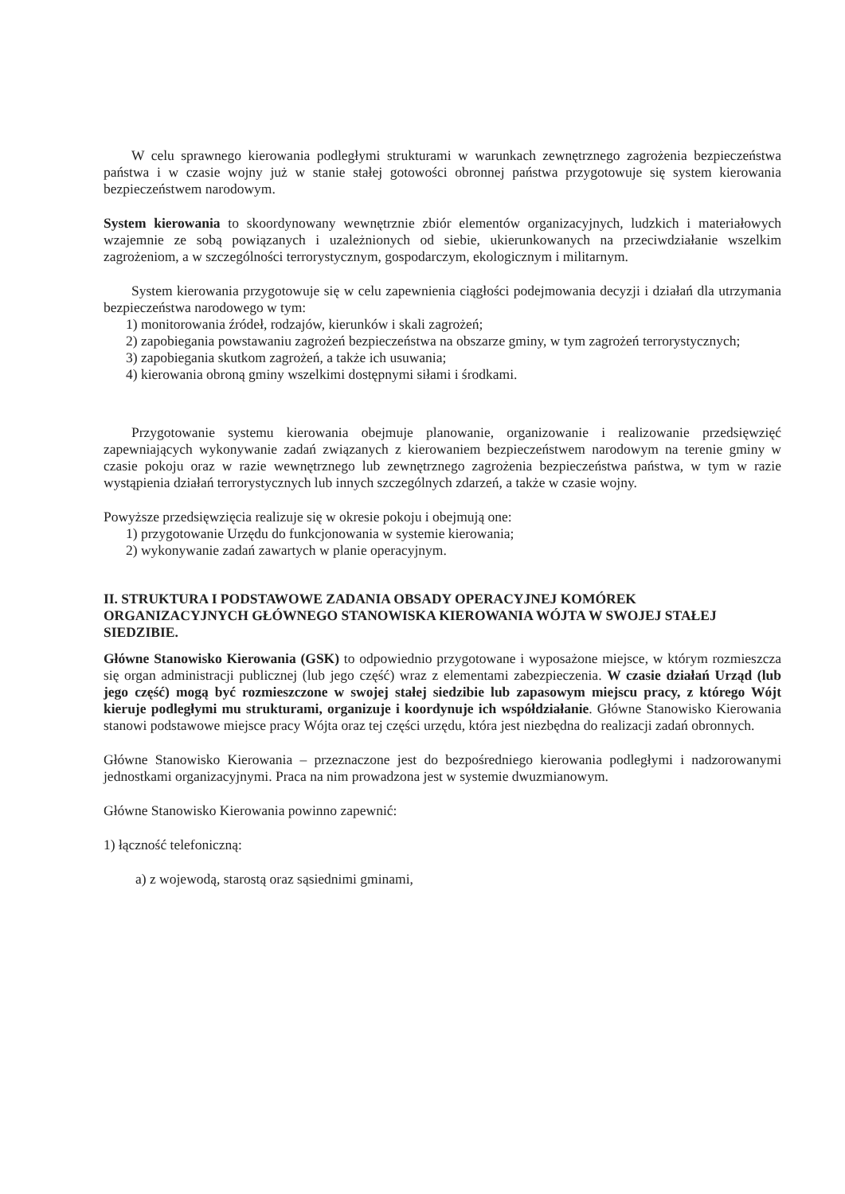W celu sprawnego kierowania podległymi strukturami w warunkach zewnętrznego zagrożenia bezpieczeństwa państwa i w czasie wojny już w stanie stałej gotowości obronnej państwa przygotowuje się system kierowania bezpieczeństwem narodowym.
System kierowania to skoordynowany wewnętrznie zbiór elementów organizacyjnych, ludzkich i materiałowych wzajemnie ze sobą powiązanych i uzależnionych od siebie, ukierunkowanych na przeciwdziałanie wszelkim zagrożeniom, a w szczególności terrorystycznym, gospodarczym, ekologicznym i militarnym.
System kierowania przygotowuje się w celu zapewnienia ciągłości podejmowania decyzji i działań dla utrzymania bezpieczeństwa narodowego w tym:
1) monitorowania źródeł, rodzajów, kierunków i skali zagrożeń;
2) zapobiegania powstawaniu zagrożeń bezpieczeństwa na obszarze gminy, w tym zagrożeń terrorystycznych;
3) zapobiegania skutkom zagrożeń, a także ich usuwania;
4) kierowania obroną gminy wszelkimi dostępnymi siłami i środkami.
Przygotowanie systemu kierowania obejmuje planowanie, organizowanie i realizowanie przedsięwzięć zapewniających wykonywanie zadań związanych z kierowaniem bezpieczeństwem narodowym na terenie gminy w czasie pokoju oraz w razie wewnętrznego lub zewnętrznego zagrożenia bezpieczeństwa państwa, w tym w razie wystąpienia działań terrorystycznych lub innych szczególnych zdarzeń, a także w czasie wojny.
Powyższe przedsięwzięcia realizuje się w okresie pokoju i obejmują one:
1) przygotowanie Urzędu do funkcjonowania w systemie kierowania;
2) wykonywanie zadań zawartych w planie operacyjnym.
II. STRUKTURA I PODSTAWOWE ZADANIA OBSADY OPERACYJNEJ KOMÓREK ORGANIZACYJNYCH GŁÓWNEGO STANOWISKA KIEROWANIA WÓJTA W SWOJEJ STAŁEJ SIEDZIBIE.
Główne Stanowisko Kierowania (GSK) to odpowiednio przygotowane i wyposażone miejsce, w którym rozmieszcza się organ administracji publicznej (lub jego część) wraz z elementami zabezpieczenia. W czasie działań Urząd (lub jego część) mogą być rozmieszczone w swojej stałej siedzibie lub zapasowym miejscu pracy, z którego Wójt kieruje podległymi mu strukturami, organizuje i koordynuje ich współdziałanie. Główne Stanowisko Kierowania stanowi podstawowe miejsce pracy Wójta oraz tej części urzędu, która jest niezbędna do realizacji zadań obronnych.
Główne Stanowisko Kierowania – przeznaczone jest do bezpośredniego kierowania podległymi i nadzorowanymi jednostkami organizacyjnymi. Praca na nim prowadzona jest w systemie dwuzmianowym.
Główne Stanowisko Kierowania powinno zapewnić:
1) łączność telefoniczną:
a) z wojewodą, starostą oraz sąsiednimi gminami,